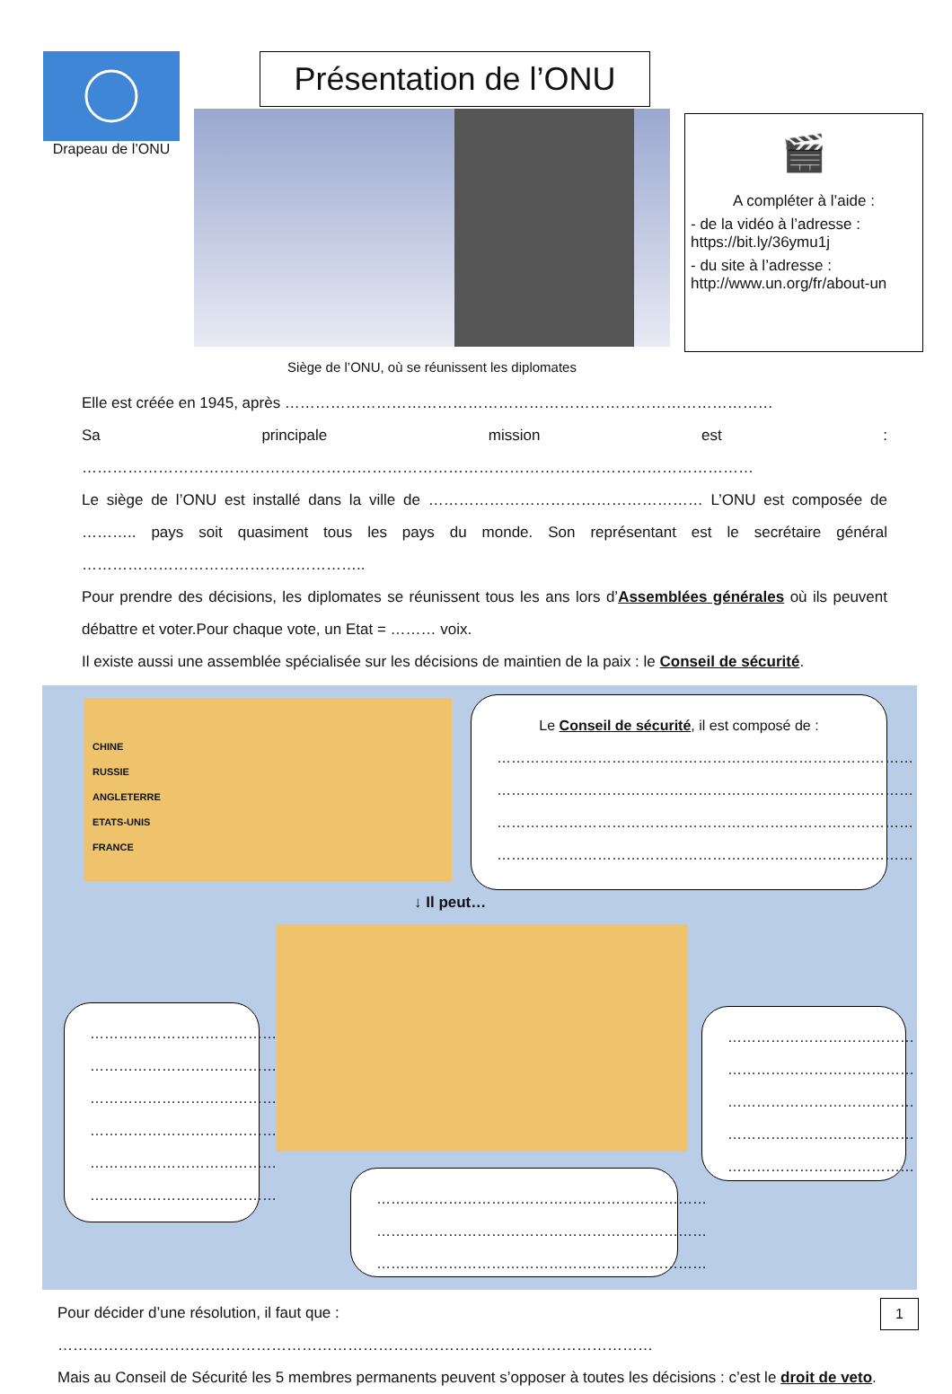Drapeau de l’ONU
Présentation de l’ONU
Siège de l’ONU, où se réunissent les diplomates
🎬
A compléter à l’aide :
- de la vidéo à l’adresse :
https://bit.ly/36ymu1j
- du site à l’adresse :
http://www.un.org/fr/about-un
Elle est créée en 1945, après ……………………………………………………………………………………
Sa principale mission est : ……………………………………………………………………………………………………………………
Le siège de l’ONU est installé dans la ville de ……………………………………………… L’ONU est composée de ……….. pays soit quasiment tous les pays du monde. Son représentant est le secrétaire général ………………………………………………..
Pour prendre des décisions, les diplomates se réunissent tous les ans lors d’Assemblées générales où ils peuvent débattre et voter.Pour chaque vote, un Etat = ……… voix.
Il existe aussi une assemblée spécialisée sur les décisions de maintien de la paix : le Conseil de sécurité.
CHINE
RUSSIE
ANGLETERRE
ETATS-UNIS
FRANCE
Le Conseil de sécurité, il est composé de :
……………………………………………………………………………
……………………………………………………………………………
……………………………………………………………………………
……………………………………………………………………………
↓ Il peut…
…………………………………
…………………………………
…………………………………
…………………………………
…………………………………
…………………………………
…………………………………
…………………………………
…………………………………
…………………………………
…………………………………
……………………………………………………………
……………………………………………………………
……………………………………………………………
Pour décider d’une résolution, il faut que : ………………………………………………………………………………………………………
Mais au Conseil de Sécurité les 5 membres permanents peuvent s’opposer à toutes les décisions : c’est le droit de veto.
1